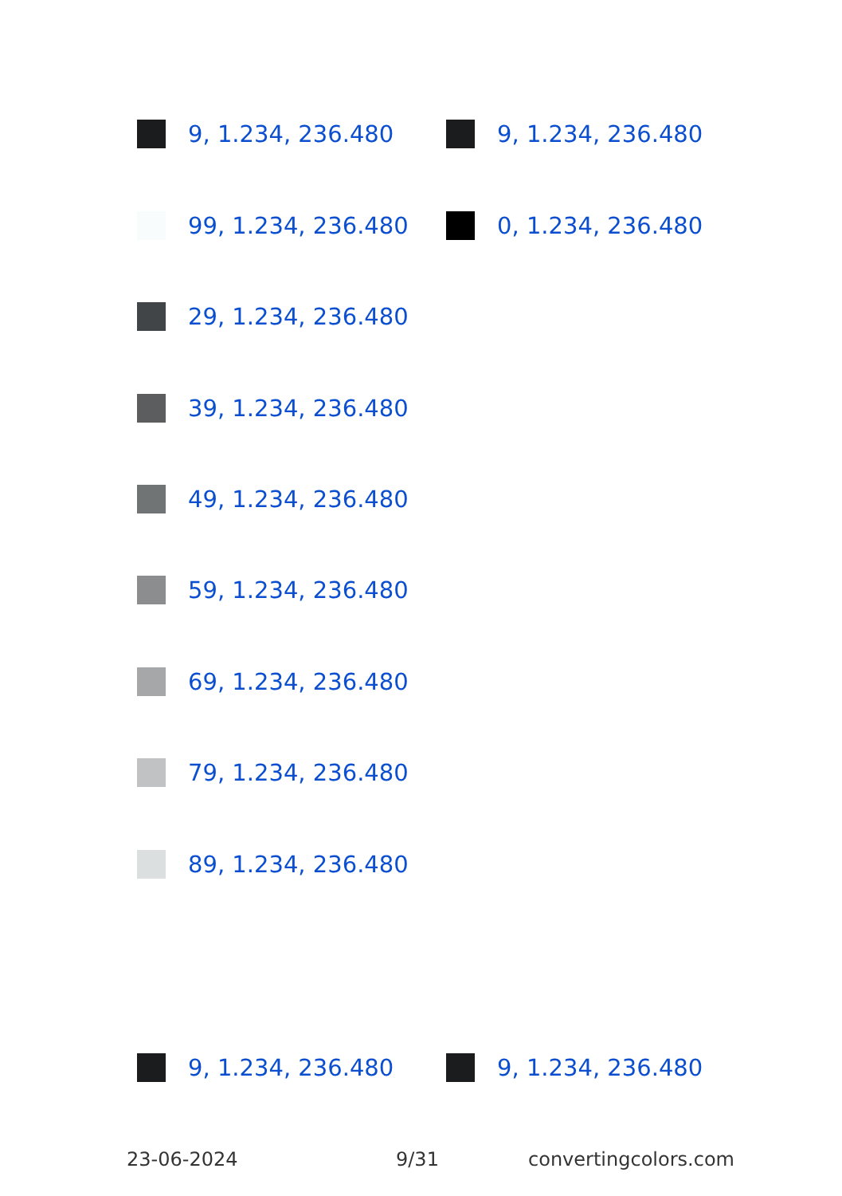9, 1.234, 236.480 9, 1.234, 236.480
99, 1.234, 236.480 0, 1.234, 236.480
29, 1.234, 236.480
39, 1.234, 236.480
49, 1.234, 236.480
59, 1.234, 236.480
69, 1.234, 236.480
79, 1.234, 236.480
89, 1.234, 236.480
9, 1.234, 236.480 9, 1.234, 236.480
23-06-2024 9/31 convertingcolors.com